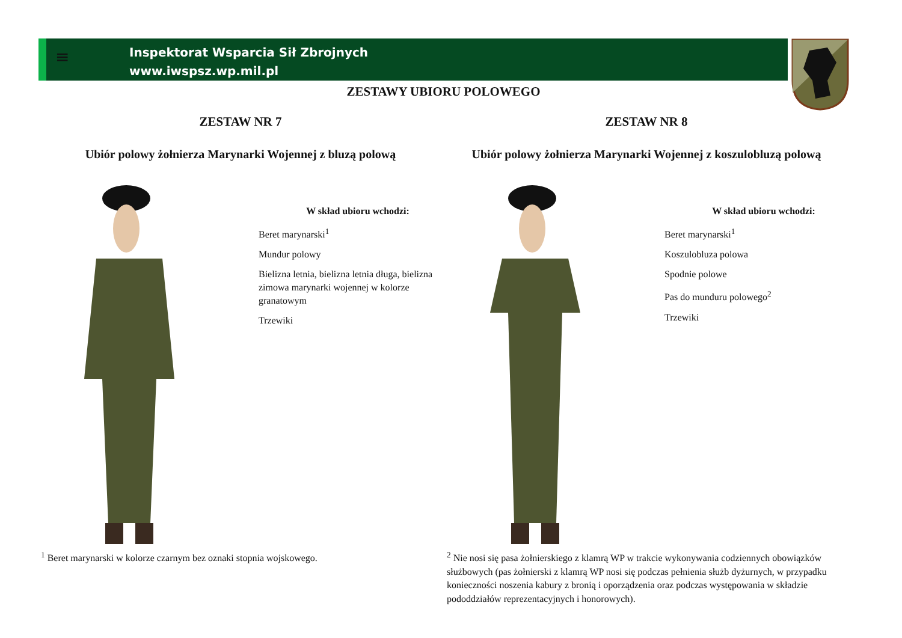Inspektorat Wsparcia Sił Zbrojnych
www.iwspsz.wp.mil.pl
≡
ZESTAWY UBIORU POLOWEGO
ZESTAW NR 7
Ubiór polowy żołnierza Marynarki Wojennej z bluzą polową
W skład ubioru wchodzi:
Beret marynarski<sup>1</sup>
Mundur polowy
Bielizna letnia, bielizna letnia długa, bielizna zimowa marynarki wojennej w kolorze granatowym
Trzewiki
<sup>1</sup> Beret marynarski w kolorze czarnym bez oznaki stopnia wojskowego.
ZESTAW NR 8
Ubiór polowy żołnierza Marynarki Wojennej z koszulobluzą polową
W skład ubioru wchodzi:
Beret marynarski<sup>1</sup>
Koszulobluza polowa
Spodnie polowe
Pas do munduru polowego<sup>2</sup>
Trzewiki
<sup>2</sup> Nie nosi się pasa żołnierskiego z klamrą WP w trakcie wykonywania codziennych obowiązków służbowych (pas żołnierski z klamrą WP nosi się podczas pełnienia służb dyżurnych, w przypadku konieczności noszenia kabury z bronią i oporządzenia oraz podczas występowania w składzie pododdziałów reprezentacyjnych i honorowych).